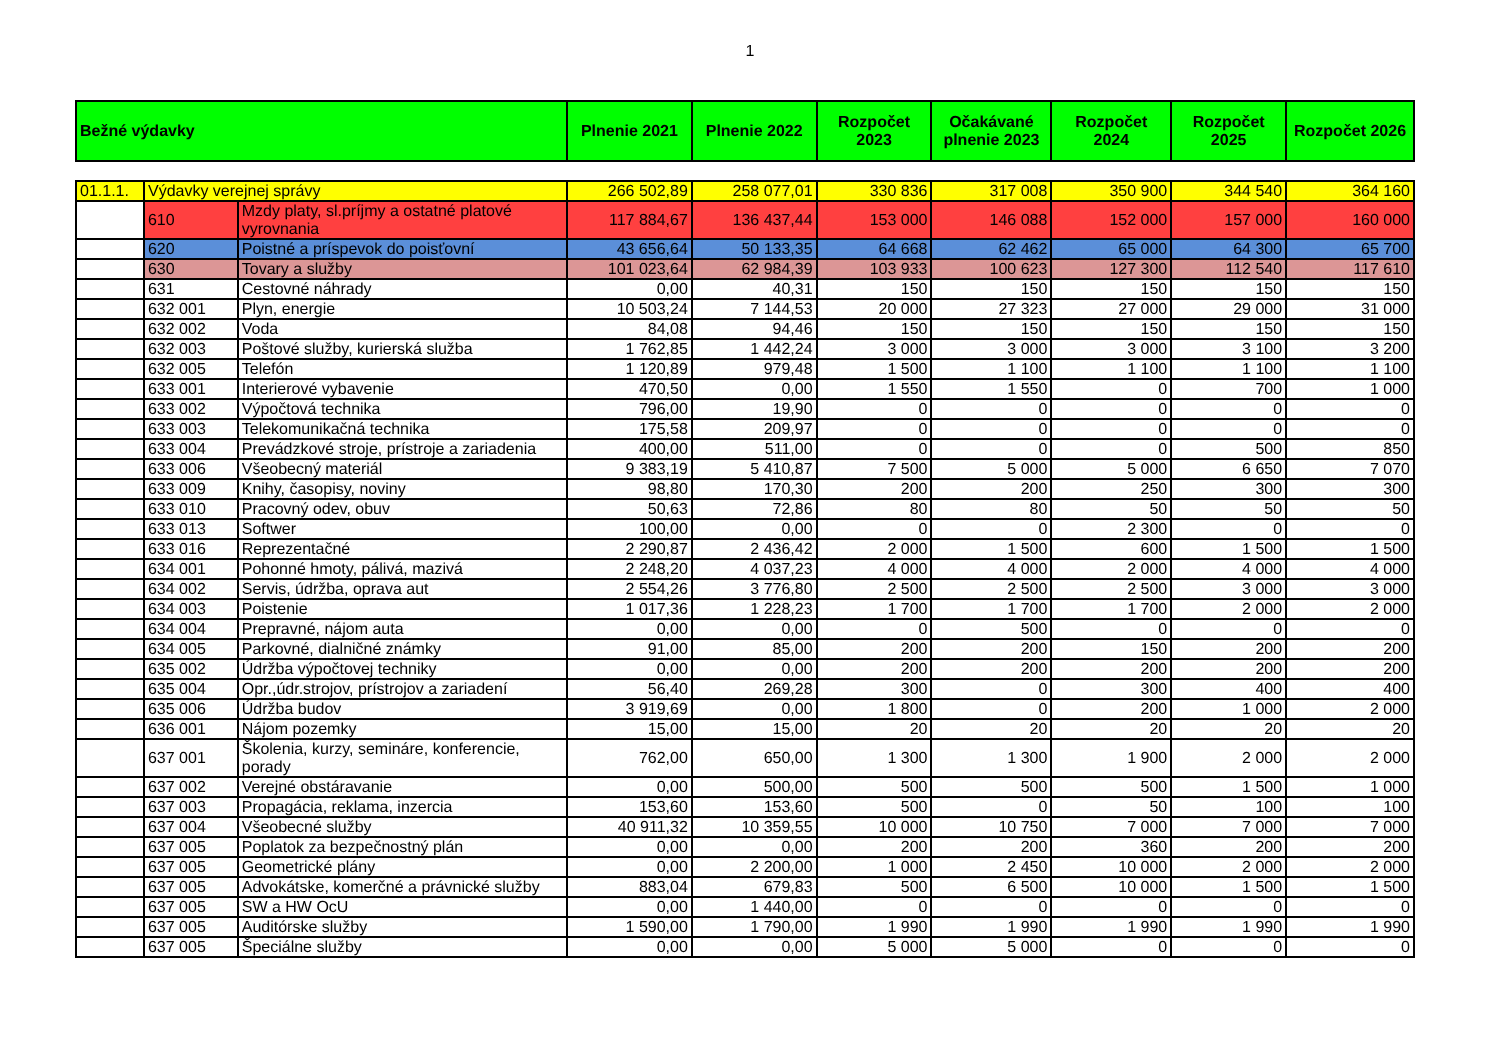1
| Bežné výdavky | | | Plnenie 2021 | Plnenie 2022 | Rozpočet 2023 | Očakávané plnenie 2023 | Rozpočet 2024 | Rozpočet 2025 | Rozpočet 2026 |
| --- | --- | --- | --- | --- | --- | --- | --- | --- | --- |
| 01.1.1. | Výdavky verejnej správy | | 266 502,89 | 258 077,01 | 330 836 | 317 008 | 350 900 | 344 540 | 364 160 |
| | 610 | Mzdy platy, sl.príjmy a ostatné platové vyrovnania | 117 884,67 | 136 437,44 | 153 000 | 146 088 | 152 000 | 157 000 | 160 000 |
| | 620 | Poistné a príspevok do poisťovní | 43 656,64 | 50 133,35 | 64 668 | 62 462 | 65 000 | 64 300 | 65 700 |
| | 630 | Tovary a služby | 101 023,64 | 62 984,39 | 103 933 | 100 623 | 127 300 | 112 540 | 117 610 |
| | 631 | Cestovné náhrady | 0,00 | 40,31 | 150 | 150 | 150 | 150 | 150 |
| | 632 001 | Plyn, energie | 10 503,24 | 7 144,53 | 20 000 | 27 323 | 27 000 | 29 000 | 31 000 |
| | 632 002 | Voda | 84,08 | 94,46 | 150 | 150 | 150 | 150 | 150 |
| | 632 003 | Poštové služby, kurierská služba | 1 762,85 | 1 442,24 | 3 000 | 3 000 | 3 000 | 3 100 | 3 200 |
| | 632 005 | Telefón | 1 120,89 | 979,48 | 1 500 | 1 100 | 1 100 | 1 100 | 1 100 |
| | 633 001 | Interierové vybavenie | 470,50 | 0,00 | 1 550 | 1 550 | 0 | 700 | 1 000 |
| | 633 002 | Výpočtová technika | 796,00 | 19,90 | 0 | 0 | 0 | 0 | 0 |
| | 633 003 | Telekomunikačná technika | 175,58 | 209,97 | 0 | 0 | 0 | 0 | 0 |
| | 633 004 | Prevádzkové stroje, prístroje a zariadenia | 400,00 | 511,00 | 0 | 0 | 0 | 500 | 850 |
| | 633 006 | Všeobecný materiál | 9 383,19 | 5 410,87 | 7 500 | 5 000 | 5 000 | 6 650 | 7 070 |
| | 633 009 | Knihy, časopisy, noviny | 98,80 | 170,30 | 200 | 200 | 250 | 300 | 300 |
| | 633 010 | Pracovný odev, obuv | 50,63 | 72,86 | 80 | 80 | 50 | 50 | 50 |
| | 633 013 | Softwer | 100,00 | 0,00 | 0 | 0 | 2 300 | 0 | 0 |
| | 633 016 | Reprezentačné | 2 290,87 | 2 436,42 | 2 000 | 1 500 | 600 | 1 500 | 1 500 |
| | 634 001 | Pohonné hmoty, pálivá, mazivá | 2 248,20 | 4 037,23 | 4 000 | 4 000 | 2 000 | 4 000 | 4 000 |
| | 634 002 | Servis, údržba, oprava aut | 2 554,26 | 3 776,80 | 2 500 | 2 500 | 2 500 | 3 000 | 3 000 |
| | 634 003 | Poistenie | 1 017,36 | 1 228,23 | 1 700 | 1 700 | 1 700 | 2 000 | 2 000 |
| | 634 004 | Prepravné, nájom auta | 0,00 | 0,00 | 0 | 500 | 0 | 0 | 0 |
| | 634 005 | Parkovné, dialničné známky | 91,00 | 85,00 | 200 | 200 | 150 | 200 | 200 |
| | 635 002 | Údržba výpočtovej techniky | 0,00 | 0,00 | 200 | 200 | 200 | 200 | 200 |
| | 635 004 | Opr.,údr.strojov, prístrojov a zariadení | 56,40 | 269,28 | 300 | 0 | 300 | 400 | 400 |
| | 635 006 | Údržba budov | 3 919,69 | 0,00 | 1 800 | 0 | 200 | 1 000 | 2 000 |
| | 636 001 | Nájom pozemky | 15,00 | 15,00 | 20 | 20 | 20 | 20 | 20 |
| | 637 001 | Školenia, kurzy, semináre, konferencie, porady | 762,00 | 650,00 | 1 300 | 1 300 | 1 900 | 2 000 | 2 000 |
| | 637 002 | Verejné obstáravanie | 0,00 | 500,00 | 500 | 500 | 500 | 1 500 | 1 000 |
| | 637 003 | Propagácia, reklama, inzercia | 153,60 | 153,60 | 500 | 0 | 50 | 100 | 100 |
| | 637 004 | Všeobecné služby | 40 911,32 | 10 359,55 | 10 000 | 10 750 | 7 000 | 7 000 | 7 000 |
| | 637 005 | Poplatok za bezpečnostný plán | 0,00 | 0,00 | 200 | 200 | 360 | 200 | 200 |
| | 637 005 | Geometrické plány | 0,00 | 2 200,00 | 1 000 | 2 450 | 10 000 | 2 000 | 2 000 |
| | 637 005 | Advokátske, komerčné a právnické služby | 883,04 | 679,83 | 500 | 6 500 | 10 000 | 1 500 | 1 500 |
| | 637 005 | SW a HW OcU | 0,00 | 1 440,00 | 0 | 0 | 0 | 0 | 0 |
| | 637 005 | Auditórske služby | 1 590,00 | 1 790,00 | 1 990 | 1 990 | 1 990 | 1 990 | 1 990 |
| | 637 005 | Špeciálne služby | 0,00 | 0,00 | 5 000 | 5 000 | 0 | 0 | 0 |